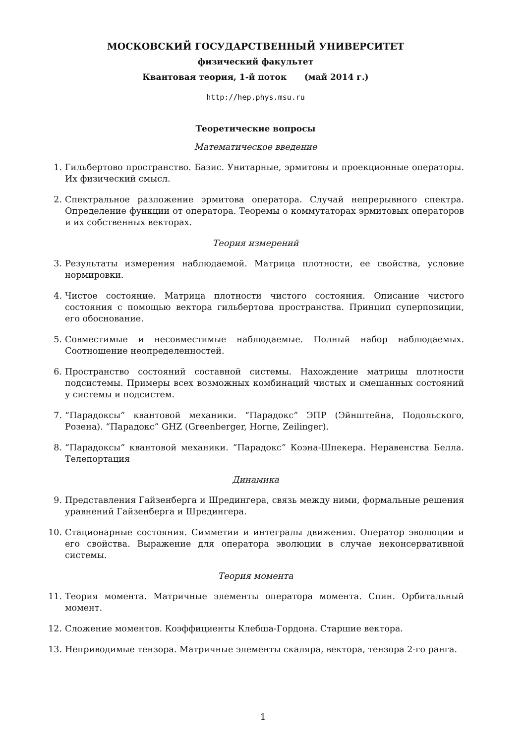МОСКОВСКИЙ ГОСУДАРСТВЕННЫЙ УНИВЕРСИТЕТ
физический факультет
Квантовая теория, 1-й поток (май 2014 г.)
http://hep.phys.msu.ru
Теоретические вопросы
Математическое введение
1. Гильбертово пространство. Базис. Унитарные, эрмитовы и проекционные операторы. Их физический смысл.
2. Спектральное разложение эрмитова оператора. Случай непрерывного спектра. Определение функции от оператора. Теоремы о коммутаторах эрмитовых операторов и их собственных векторах.
Теория измерений
3. Результаты измерения наблюдаемой. Матрица плотности, ее свойства, условие нормировки.
4. Чистое состояние. Матрица плотности чистого состояния. Описание чистого состояния с помощью вектора гильбертова пространства. Принцип суперпозиции, его обоснование.
5. Совместимые и несовместимые наблюдаемые. Полный набор наблюдаемых. Соотношение неопределенностей.
6. Пространство состояний составной системы. Нахождение матрицы плотности подсистемы. Примеры всех возможных комбинаций чистых и смешанных состояний у системы и подсистем.
7. “Парадоксы” квантовой механики. “Парадокс” ЭПР (Эйнштейна, Подольского, Розена). “Парадокс” GHZ (Greenberger, Horne, Zeilinger).
8. “Парадоксы” квантовой механики. “Парадокс” Коэна-Шпекера. Неравенства Белла. Телепортация
Динамика
9. Представления Гайзенберга и Шредингера, связь между ними, формальные решения уравнений Гайзенберга и Шредингера.
10. Стационарные состояния. Симметии и интегралы движения. Оператор эволюции и его свойства. Выражение для оператора эволюции в случае неконсервативной системы.
Теория момента
11. Теория момента. Матричные элементы оператора момента. Спин. Орбитальный момент.
12. Сложение моментов. Коэффициенты Клебша-Гордона. Старшие вектора.
13. Неприводимые тензора. Матричные элементы скаляра, вектора, тензора 2-го ранга.
1